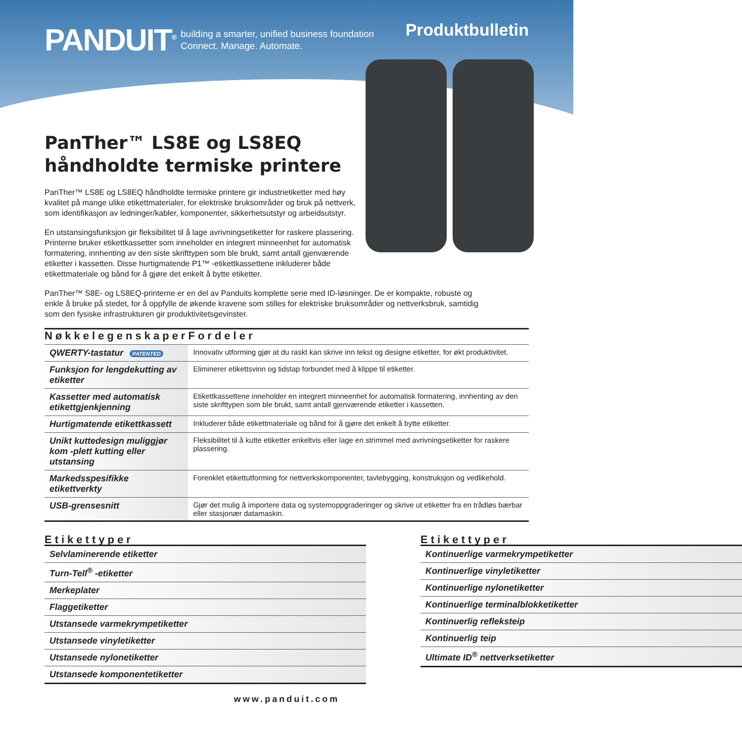PANDUIT<sup>®</sup>
building a smarter, unified business foundation
Connect. Manage. Automate.
Produktbulletin
PanTher™ LS8E og LS8EQ
håndholdte termiske printere
PanTher™ LS8E og LS8EQ håndholdte termiske printere gir industrietiketter med høy kvalitet på mange ulike etikettmaterialer, for elektriske bruksområder og bruk på nettverk, som identifikasjon av ledninger/kabler, komponenter, sikkerhetsutstyr og arbeidsutstyr.
En utstansingsfunksjon gir fleksibilitet til å lage avrivningsetiketter for raskere plassering. Printerne bruker etikettkassetter som inneholder en integrert minneenhet for automatisk formatering, innhenting av den siste skrifttypen som ble brukt, samt antall gjenværende etiketter i kassetten. Disse hurtigmatende P1™ -etikettkassettene inkluderer både etikettmateriale og bånd for å gjøre det enkelt å bytte etiketter.
PanTher™ S8E- og LS8EQ-printerne er en del av Panduits komplette serie med ID-løsninger. De er kompakte, robuste og enkle å bruke på stedet, for å oppfylle de økende kravene som stilles for elektriske bruksområder og nettverksbruk, samtidig som den fysiske infrastrukturen gir produktivitetsgevinster.
| Nøkkelegenskaper | Fordeler |
| --- | --- |
| QWERTY-tastatur PATENTED | Innovativ utforming gjør at du raskt kan skrive inn tekst og designe etiketter, for økt produktivitet. |
| Funksjon for lengdekutting av etiketter | Eliminerer etikettsvinn og tidstap forbundet med å klippe til etiketter. |
| Kassetter med automatisk etikettgjenkjenning | Etikettkassettene inneholder en integrert minneenhet for automatisk formatering, innhenting av den siste skrifttypen som ble brukt, samt antall gjenværende etiketter i kassetten. |
| Hurtigmatende etikettkassett | Inkluderer både etikettmateriale og bånd for å gjøre det enkelt å bytte etiketter. |
| Unikt kuttedesign muliggjør kom -plett kutting eller utstansing | Fleksibilitet til å kutte etiketter enkeltvis eller lage en strimmel med avrivningsetiketter for raskere plassering. |
| Markedsspesifikke etikettverkty | Forenklet etikettutforming for nettverkskomponenter, tavlebygging, konstruksjon og vedlikehold. |
| USB-grensesnitt | Gjør det mulig å importere data og systemoppgraderinger og skrive ut etiketter fra en trådløs bærbar eller stasjonær datamaskin. |
Etikettyper
| Selvlaminerende etiketter |
| Turn-Tell<sup>®</sup> -etiketter |
| Merkeplater |
| Flaggetiketter |
| Utstansede varmekrympetiketter |
| Utstansede vinyletiketter |
| Utstansede nylonetiketter |
| Utstansede komponentetiketter |
Etikettyper
| Kontinuerlige varmekrympetiketter |
| Kontinuerlige vinyletiketter |
| Kontinuerlige nylonetiketter |
| Kontinuerlige terminalblokketiketter |
| Kontinuerlig refleksteip |
| Kontinuerlig teip |
| Ultimate ID<sup>®</sup> nettverksetiketter |
www.panduit.com